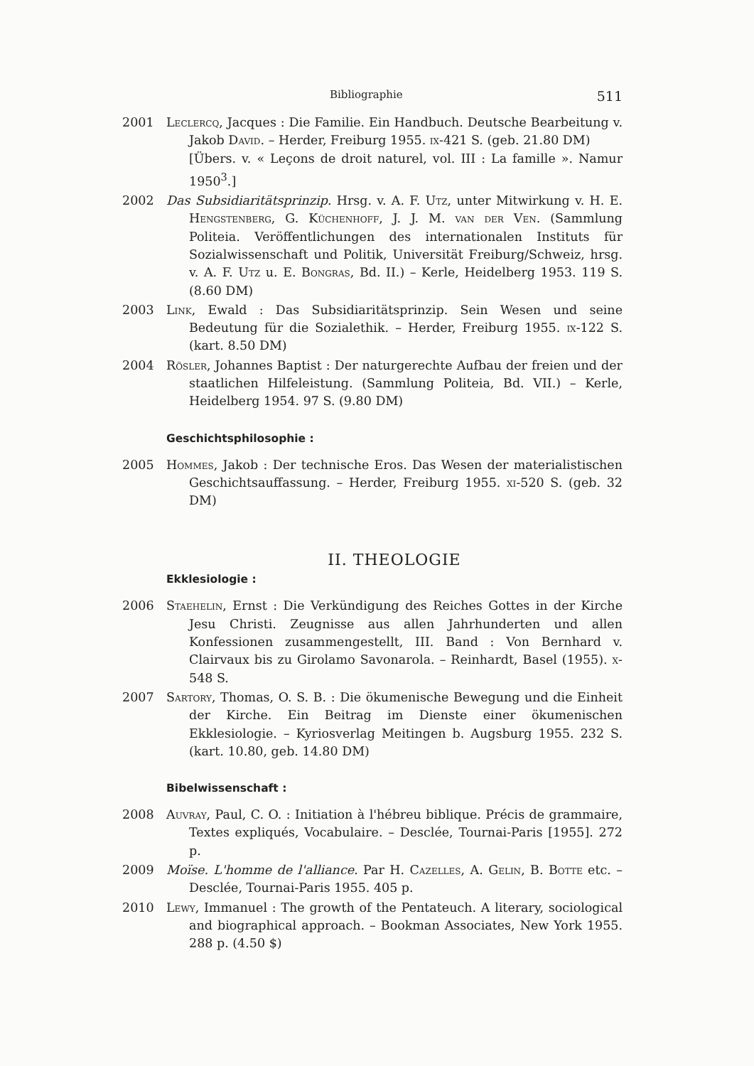Bibliographie 511
2001 Leclercq, Jacques : Die Familie. Ein Handbuch. Deutsche Bearbeitung v. Jakob David. – Herder, Freiburg 1955. ix-421 S. (geb. 21.80 DM)
[Übers. v. « Leçons de droit naturel, vol. III : La famille ». Namur 1950<sup>3</sup>.]
2002 Das Subsidiaritätsprinzip. Hrsg. v. A. F. Utz, unter Mitwirkung v. H. E. Hengstenberg, G. Küchenhoff, J. J. M. van der Ven. (Sammlung Politeia. Veröffentlichungen des internationalen Instituts für Sozialwissenschaft und Politik, Universität Freiburg/Schweiz, hrsg. v. A. F. Utz u. E. Bongras, Bd. II.) – Kerle, Heidelberg 1953. 119 S. (8.60 DM)
2003 Link, Ewald : Das Subsidiaritätsprinzip. Sein Wesen und seine Bedeutung für die Sozialethik. – Herder, Freiburg 1955. ix-122 S. (kart. 8.50 DM)
2004 Rösler, Johannes Baptist : Der naturgerechte Aufbau der freien und der staatlichen Hilfeleistung. (Sammlung Politeia, Bd. VII.) – Kerle, Heidelberg 1954. 97 S. (9.80 DM)
Geschichtsphilosophie :
2005 Hommes, Jakob : Der technische Eros. Das Wesen der materialistischen Geschichtsauffassung. – Herder, Freiburg 1955. xi-520 S. (geb. 32 DM)
II. THEOLOGIE
Ekklesiologie :
2006 Staehelin, Ernst : Die Verkündigung des Reiches Gottes in der Kirche Jesu Christi. Zeugnisse aus allen Jahrhunderten und allen Konfessionen zusammengestellt, III. Band : Von Bernhard v. Clairvaux bis zu Girolamo Savonarola. – Reinhardt, Basel (1955). x-548 S.
2007 Sartory, Thomas, O. S. B. : Die ökumenische Bewegung und die Einheit der Kirche. Ein Beitrag im Dienste einer ökumenischen Ekklesiologie. – Kyriosverlag Meitingen b. Augsburg 1955. 232 S. (kart. 10.80, geb. 14.80 DM)
Bibelwissenschaft :
2008 Auvray, Paul, C. O. : Initiation à l'hébreu biblique. Précis de grammaire, Textes expliqués, Vocabulaire. – Desclée, Tournai-Paris [1955]. 272 p.
2009 Moïse. L'homme de l'alliance. Par H. Cazelles, A. Gelin, B. Botte etc. – Desclée, Tournai-Paris 1955. 405 p.
2010 Lewy, Immanuel : The growth of the Pentateuch. A literary, sociological and biographical approach. – Bookman Associates, New York 1955. 288 p. (4.50 $)